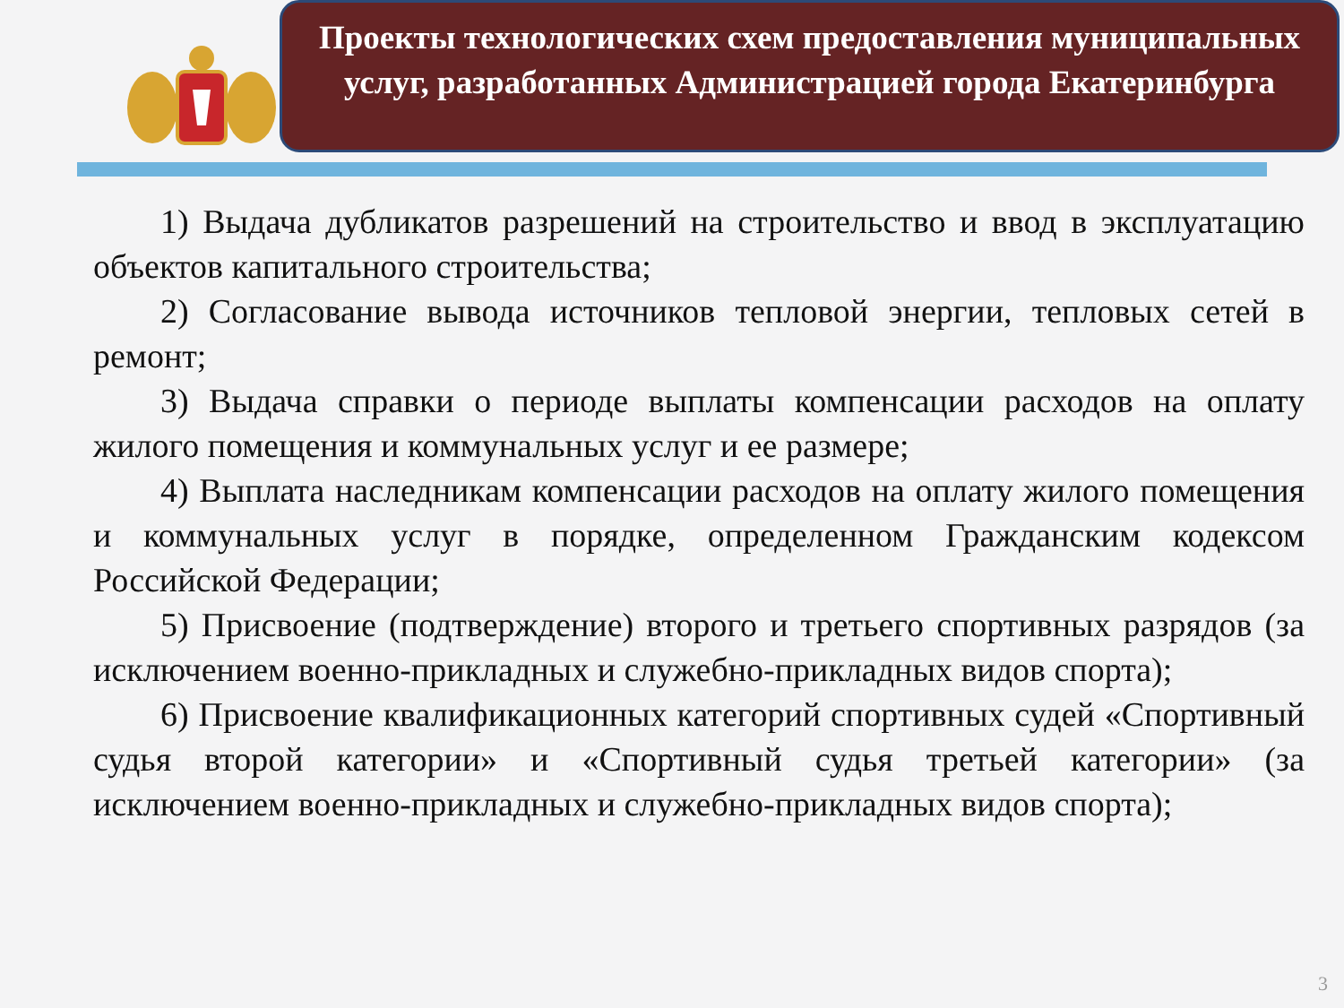Проекты технологических схем предоставления муниципальных услуг, разработанных Администрацией города Екатеринбурга
1) Выдача дубликатов разрешений на строительство и ввод в эксплуатацию объектов капитального строительства;
2) Согласование вывода источников тепловой энергии, тепловых сетей в ремонт;
3) Выдача справки о периоде выплаты компенсации расходов на оплату жилого помещения и коммунальных услуг и ее размере;
4) Выплата наследникам компенсации расходов на оплату жилого помещения и коммунальных услуг в порядке, определенном Гражданским кодексом Российской Федерации;
5) Присвоение (подтверждение) второго и третьего спортивных разрядов (за исключением военно-прикладных и служебно-прикладных видов спорта);
6) Присвоение квалификационных категорий спортивных судей «Спортивный судья второй категории» и «Спортивный судья третьей категории» (за исключением военно-прикладных и служебно-прикладных видов спорта);
3